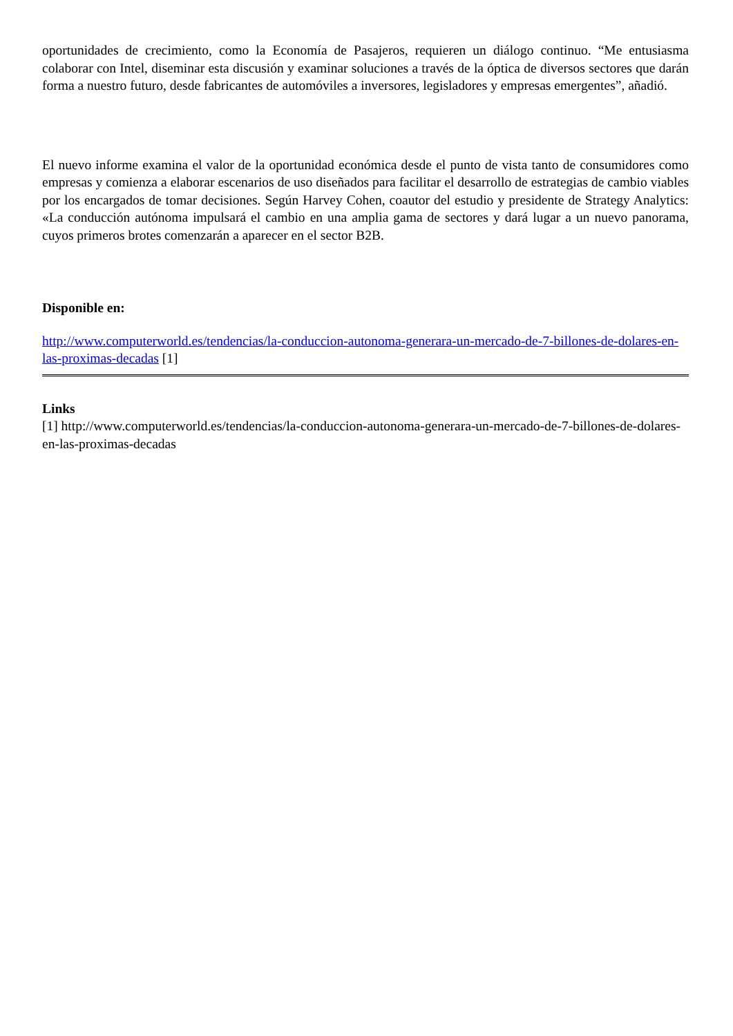oportunidades de crecimiento, como la Economía de Pasajeros, requieren un diálogo continuo. “Me entusiasma colaborar con Intel, diseminar esta discusión y examinar soluciones a través de la óptica de diversos sectores que darán forma a nuestro futuro, desde fabricantes de automóviles a inversores, legisladores y empresas emergentes”, añadió.
El nuevo informe examina el valor de la oportunidad económica desde el punto de vista tanto de consumidores como empresas y comienza a elaborar escenarios de uso diseñados para facilitar el desarrollo de estrategias de cambio viables por los encargados de tomar decisiones. Según Harvey Cohen, coautor del estudio y presidente de Strategy Analytics: «La conducción autónoma impulsará el cambio en una amplia gama de sectores y dará lugar a un nuevo panorama, cuyos primeros brotes comenzarán a aparecer en el sector B2B.
Disponible en:
http://www.computerworld.es/tendencias/la-conduccion-autonoma-generara-un-mercado-de-7-billones-de-dolares-en-las-proximas-decadas [1]
Links
[1] http://www.computerworld.es/tendencias/la-conduccion-autonoma-generara-un-mercado-de-7-billones-de-dolares-en-las-proximas-decadas